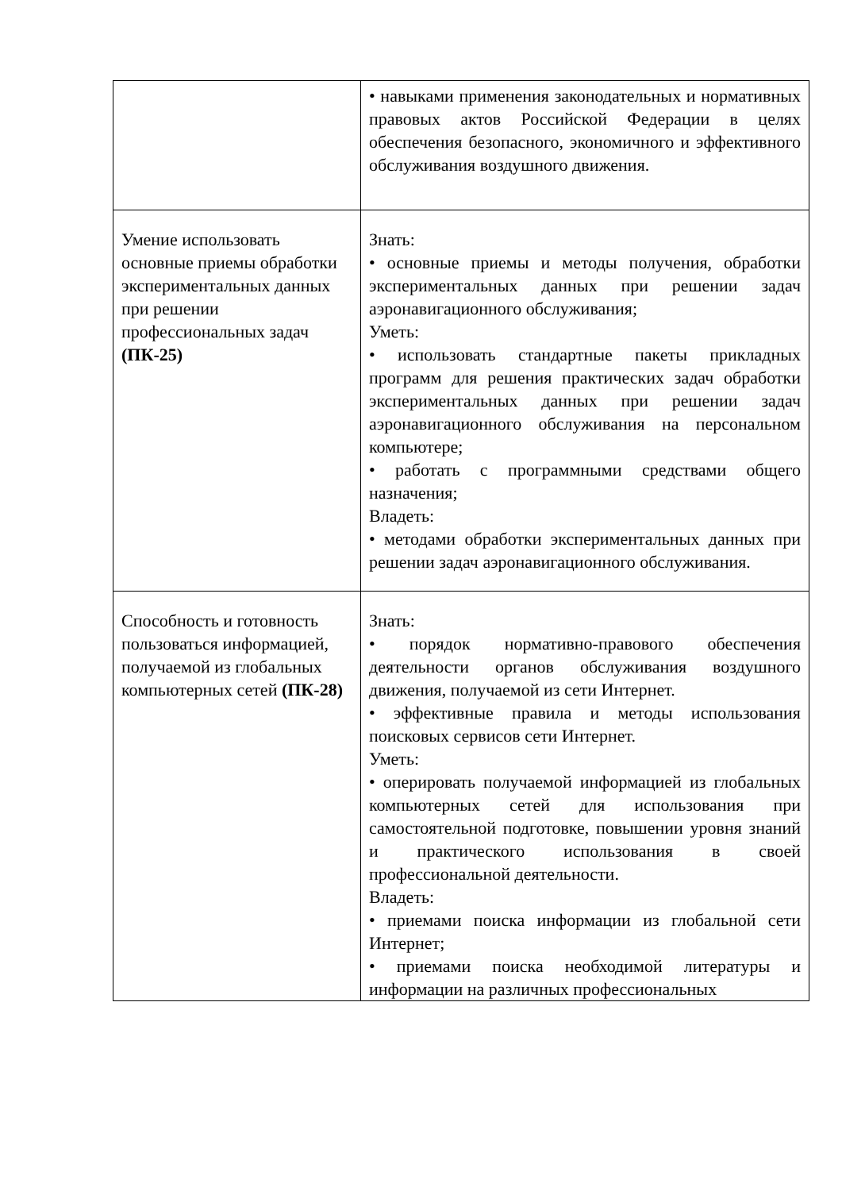| | • навыками применения законодательных и нормативных правовых актов Российской Федерации в целях обеспечения безопасного, экономичного и эффективного обслуживания воздушного движения. |
| Умение использовать основные приемы обработки экспериментальных данных при решении профессиональных задач (ПК-25) | Знать: • основные приемы и методы получения, обработки экспериментальных данных при решении задач аэронавигационного обслуживания; Уметь: • использовать стандартные пакеты прикладных программ для решения практических задач обработки экспериментальных данных при решении задач аэронавигационного обслуживания на персональном компьютере; • работать с программными средствами общего назначения; Владеть: • методами обработки экспериментальных данных при решении задач аэронавигационного обслуживания. |
| Способность и готовность пользоваться информацией, получаемой из глобальных компьютерных сетей (ПК-28) | Знать: • порядок нормативно-правового обеспечения деятельности органов обслуживания воздушного движения, получаемой из сети Интернет. • эффективные правила и методы использования поисковых сервисов сети Интернет. Уметь: • оперировать получаемой информацией из глобальных компьютерных сетей для использования при самостоятельной подготовке, повышении уровня знаний и практического использования в своей профессиональной деятельности. Владеть: • приемами поиска информации из глобальной сети Интернет; • приемами поиска необходимой литературы и информации на различных профессиональных |